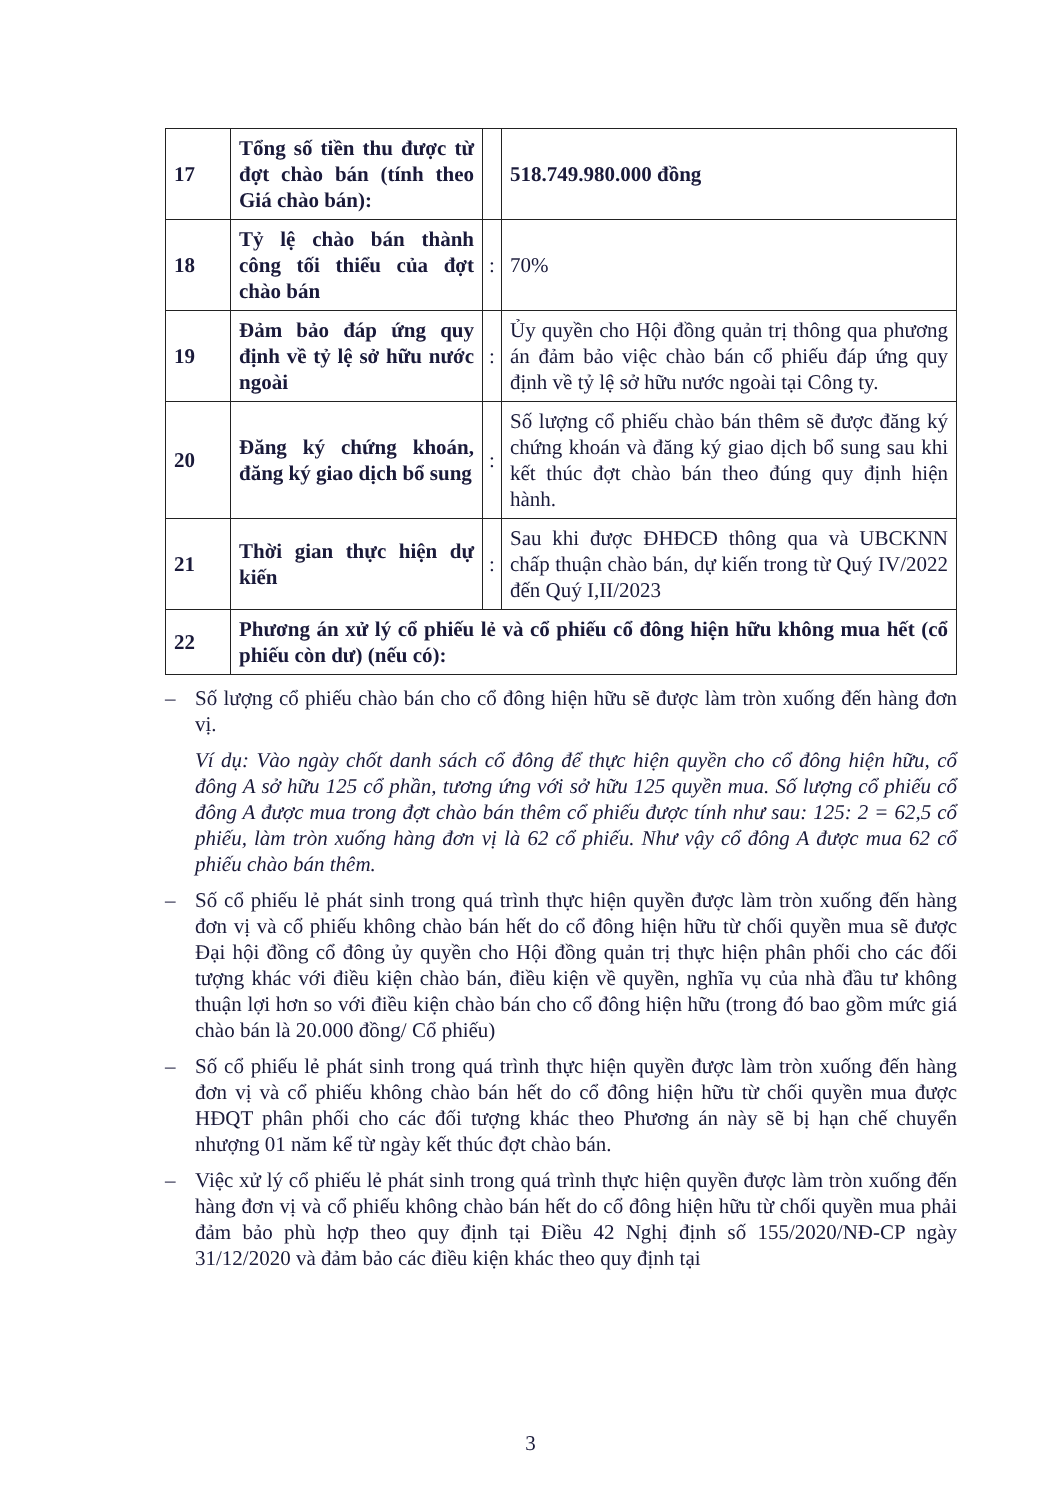| 17 | Tổng số tiền thu được từ đợt chào bán (tính theo Giá chào bán): | | 518.749.980.000 đồng |
| 18 | Tỷ lệ chào bán thành công tối thiểu của đợt chào bán | : | 70% |
| 19 | Đảm bảo đáp ứng quy định về tỷ lệ sở hữu nước ngoài | : | Ủy quyền cho Hội đồng quản trị thông qua phương án đảm bảo việc chào bán cổ phiếu đáp ứng quy định về tỷ lệ sở hữu nước ngoài tại Công ty. |
| 20 | Đăng ký chứng khoán, đăng ký giao dịch bổ sung | : | Số lượng cổ phiếu chào bán thêm sẽ được đăng ký chứng khoán và đăng ký giao dịch bổ sung sau khi kết thúc đợt chào bán theo đúng quy định hiện hành. |
| 21 | Thời gian thực hiện dự kiến | : | Sau khi được ĐHĐCĐ thông qua và UBCKNN chấp thuận chào bán, dự kiến trong từ Quý IV/2022 đến Quý I,II/2023 |
| 22 | Phương án xử lý cổ phiếu lẻ và cổ phiếu cổ đông hiện hữu không mua hết (cổ phiếu còn dư) (nếu có): | | |
– Số lượng cổ phiếu chào bán cho cổ đông hiện hữu sẽ được làm tròn xuống đến hàng đơn vị.
Ví dụ: Vào ngày chốt danh sách cổ đông để thực hiện quyền cho cổ đông hiện hữu, cổ đông A sở hữu 125 cổ phần, tương ứng với sở hữu 125 quyền mua. Số lượng cổ phiếu cổ đông A được mua trong đợt chào bán thêm cổ phiếu được tính như sau: 125: 2 = 62,5 cổ phiếu, làm tròn xuống hàng đơn vị là 62 cổ phiếu. Như vậy cổ đông A được mua 62 cổ phiếu chào bán thêm.
– Số cổ phiếu lẻ phát sinh trong quá trình thực hiện quyền được làm tròn xuống đến hàng đơn vị và cổ phiếu không chào bán hết do cổ đông hiện hữu từ chối quyền mua sẽ được Đại hội đồng cổ đông ủy quyền cho Hội đồng quản trị thực hiện phân phối cho các đối tượng khác với điều kiện chào bán, điều kiện về quyền, nghĩa vụ của nhà đầu tư không thuận lợi hơn so với điều kiện chào bán cho cổ đông hiện hữu (trong đó bao gồm mức giá chào bán là 20.000 đồng/ Cổ phiếu)
– Số cổ phiếu lẻ phát sinh trong quá trình thực hiện quyền được làm tròn xuống đến hàng đơn vị và cổ phiếu không chào bán hết do cổ đông hiện hữu từ chối quyền mua được HĐQT phân phối cho các đối tượng khác theo Phương án này sẽ bị hạn chế chuyển nhượng 01 năm kể từ ngày kết thúc đợt chào bán.
– Việc xử lý cổ phiếu lẻ phát sinh trong quá trình thực hiện quyền được làm tròn xuống đến hàng đơn vị và cổ phiếu không chào bán hết do cổ đông hiện hữu từ chối quyền mua phải đảm bảo phù hợp theo quy định tại Điều 42 Nghị định số 155/2020/NĐ-CP ngày 31/12/2020 và đảm bảo các điều kiện khác theo quy định tại
3